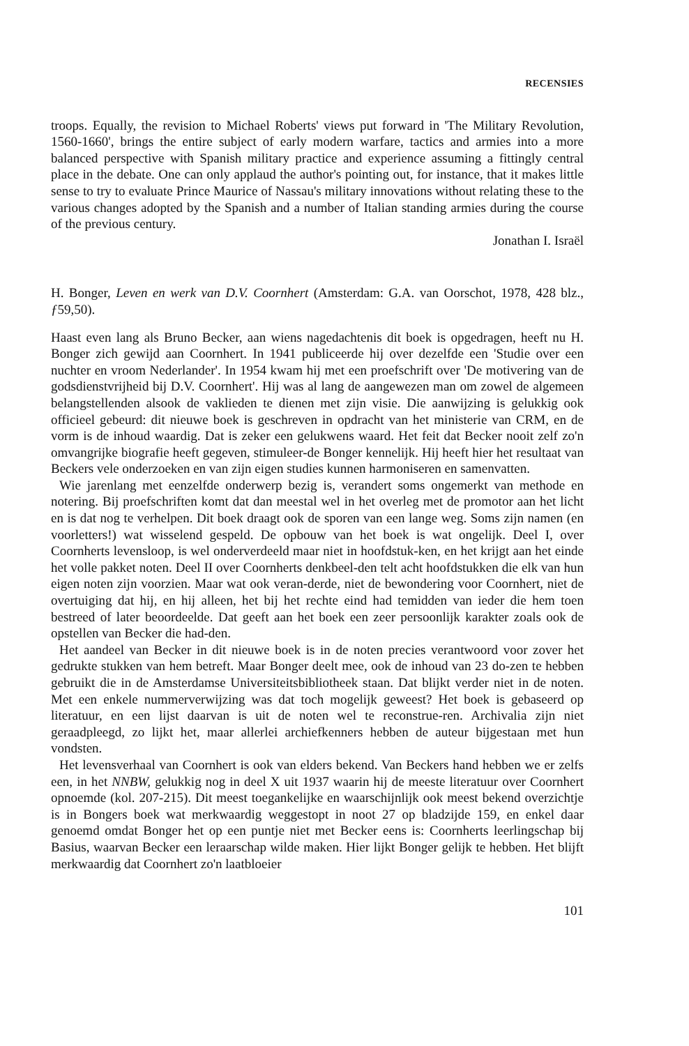RECENSIES
troops. Equally, the revision to Michael Roberts' views put forward in 'The Military Revolution, 1560-1660', brings the entire subject of early modern warfare, tactics and armies into a more balanced perspective with Spanish military practice and experience assuming a fittingly central place in the debate. One can only applaud the author's pointing out, for instance, that it makes little sense to try to evaluate Prince Maurice of Nassau's military innovations without relating these to the various changes adopted by the Spanish and a number of Italian standing armies during the course of the previous century.
Jonathan I. Israël
H. Bonger, Leven en werk van D.V. Coornhert (Amsterdam: G.A. van Oorschot, 1978, 428 blz., ƒ59,50).
Haast even lang als Bruno Becker, aan wiens nagedachtenis dit boek is opgedragen, heeft nu H. Bonger zich gewijd aan Coornhert. In 1941 publiceerde hij over dezelfde een 'Studie over een nuchter en vroom Nederlander'. In 1954 kwam hij met een proefschrift over 'De motivering van de godsdienstvrijheid bij D.V. Coornhert'. Hij was al lang de aangewezen man om zowel de algemeen belangstellenden alsook de vaklieden te dienen met zijn visie. Die aanwijzing is gelukkig ook officieel gebeurd: dit nieuwe boek is geschreven in opdracht van het ministerie van CRM, en de vorm is de inhoud waardig. Dat is zeker een gelukwens waard. Het feit dat Becker nooit zelf zo'n omvangrijke biografie heeft gegeven, stimuleer-de Bonger kennelijk. Hij heeft hier het resultaat van Beckers vele onderzoeken en van zijn eigen studies kunnen harmoniseren en samenvatten.
Wie jarenlang met eenzelfde onderwerp bezig is, verandert soms ongemerkt van methode en notering. Bij proefschriften komt dat dan meestal wel in het overleg met de promotor aan het licht en is dat nog te verhelpen. Dit boek draagt ook de sporen van een lange weg. Soms zijn namen (en voorletters!) wat wisselend gespeld. De opbouw van het boek is wat ongelijk. Deel I, over Coornherts levensloop, is wel onderverdeeld maar niet in hoofdstuk-ken, en het krijgt aan het einde het volle pakket noten. Deel II over Coornherts denkbeel-den telt acht hoofdstukken die elk van hun eigen noten zijn voorzien. Maar wat ook veran-derde, niet de bewondering voor Coornhert, niet de overtuiging dat hij, en hij alleen, het bij het rechte eind had temidden van ieder die hem toen bestreed of later beoordeelde. Dat geeft aan het boek een zeer persoonlijk karakter zoals ook de opstellen van Becker die had-den.
Het aandeel van Becker in dit nieuwe boek is in de noten precies verantwoord voor zover het gedrukte stukken van hem betreft. Maar Bonger deelt mee, ook de inhoud van 23 do-zen te hebben gebruikt die in de Amsterdamse Universiteitsbibliotheek staan. Dat blijkt verder niet in de noten. Met een enkele nummerverwijzing was dat toch mogelijk geweest? Het boek is gebaseerd op literatuur, en een lijst daarvan is uit de noten wel te reconstrue-ren. Archivalia zijn niet geraadpleegd, zo lijkt het, maar allerlei archiefkenners hebben de auteur bijgestaan met hun vondsten.
Het levensverhaal van Coornhert is ook van elders bekend. Van Beckers hand hebben we er zelfs een, in het NNBW, gelukkig nog in deel X uit 1937 waarin hij de meeste literatuur over Coornhert opnoemde (kol. 207-215). Dit meest toegankelijke en waarschijnlijk ook meest bekend overzichtje is in Bongers boek wat merkwaardig weggestopt in noot 27 op bladzijde 159, en enkel daar genoemd omdat Bonger het op een puntje niet met Becker eens is: Coornherts leerlingschap bij Basius, waarvan Becker een leraarschap wilde maken. Hier lijkt Bonger gelijk te hebben. Het blijft merkwaardig dat Coornhert zo'n laatbloeier
101